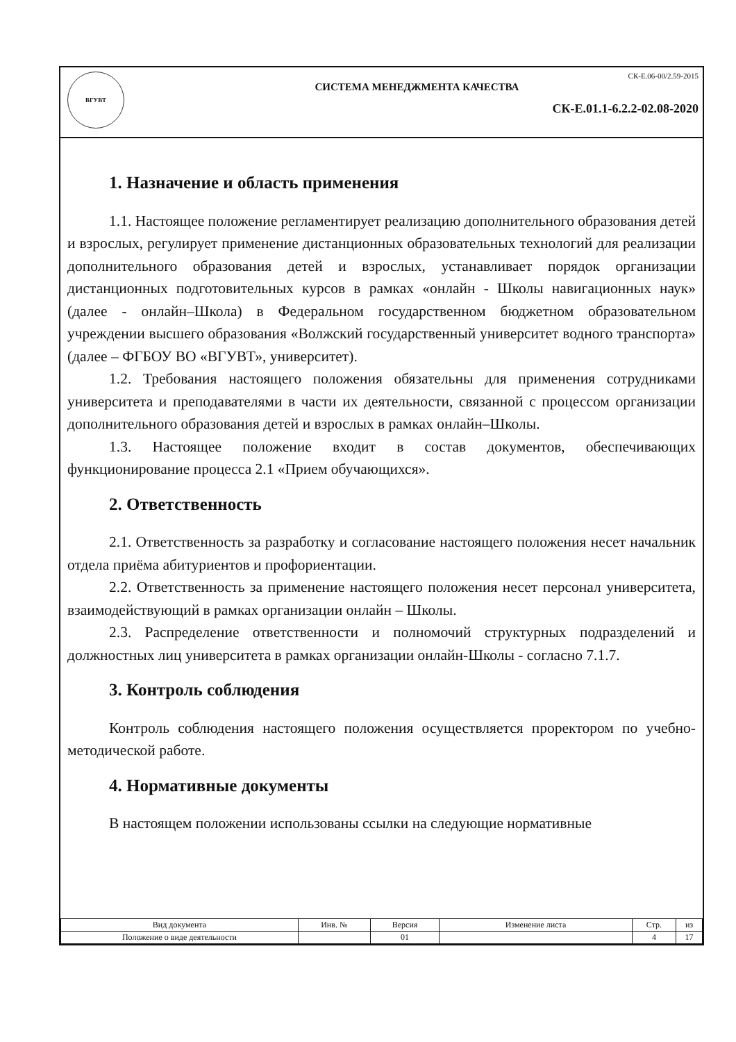ВГУВТ
СК-Е.06-00/2.59-2015
СИСТЕМА МЕНЕДЖМЕНТА КАЧЕСТВА
СК-Е.01.1-6.2.2-02.08-2020
1. Назначение и область применения
1.1. Настоящее положение регламентирует реализацию дополнительного образования детей и взрослых, регулирует применение дистанционных образовательных технологий для реализации дополнительного образования детей и взрослых, устанавливает порядок организации дистанционных подготовительных курсов в рамках «онлайн - Школы навигационных наук» (далее - онлайн–Школа) в Федеральном государственном бюджетном образовательном учреждении высшего образования «Волжский государственный университет водного транспорта» (далее – ФГБОУ ВО «ВГУВТ», университет).
1.2. Требования настоящего положения обязательны для применения сотрудниками университета и преподавателями в части их деятельности, связанной с процессом организации дополнительного образования детей и взрослых в рамках онлайн–Школы.
1.3. Настоящее положение входит в состав документов, обеспечивающих функционирование процесса 2.1 «Прием обучающихся».
2. Ответственность
2.1. Ответственность за разработку и согласование настоящего положения несет начальник отдела приёма абитуриентов и профориентации.
2.2. Ответственность за применение настоящего положения несет персонал университета, взаимодействующий в рамках организации онлайн – Школы.
2.3. Распределение ответственности и полномочий структурных подразделений и должностных лиц университета в рамках организации онлайн-Школы - согласно 7.1.7.
3. Контроль соблюдения
Контроль соблюдения настоящего положения осуществляется проректором по учебно-методической работе.
4. Нормативные документы
В настоящем положении использованы ссылки на следующие нормативные
| Вид документа | Инв. № | Версия | Изменение листа | Стр. | из |
| --- | --- | --- | --- | --- | --- |
| Положение о виде деятельности | | 01 | | 4 | 17 |